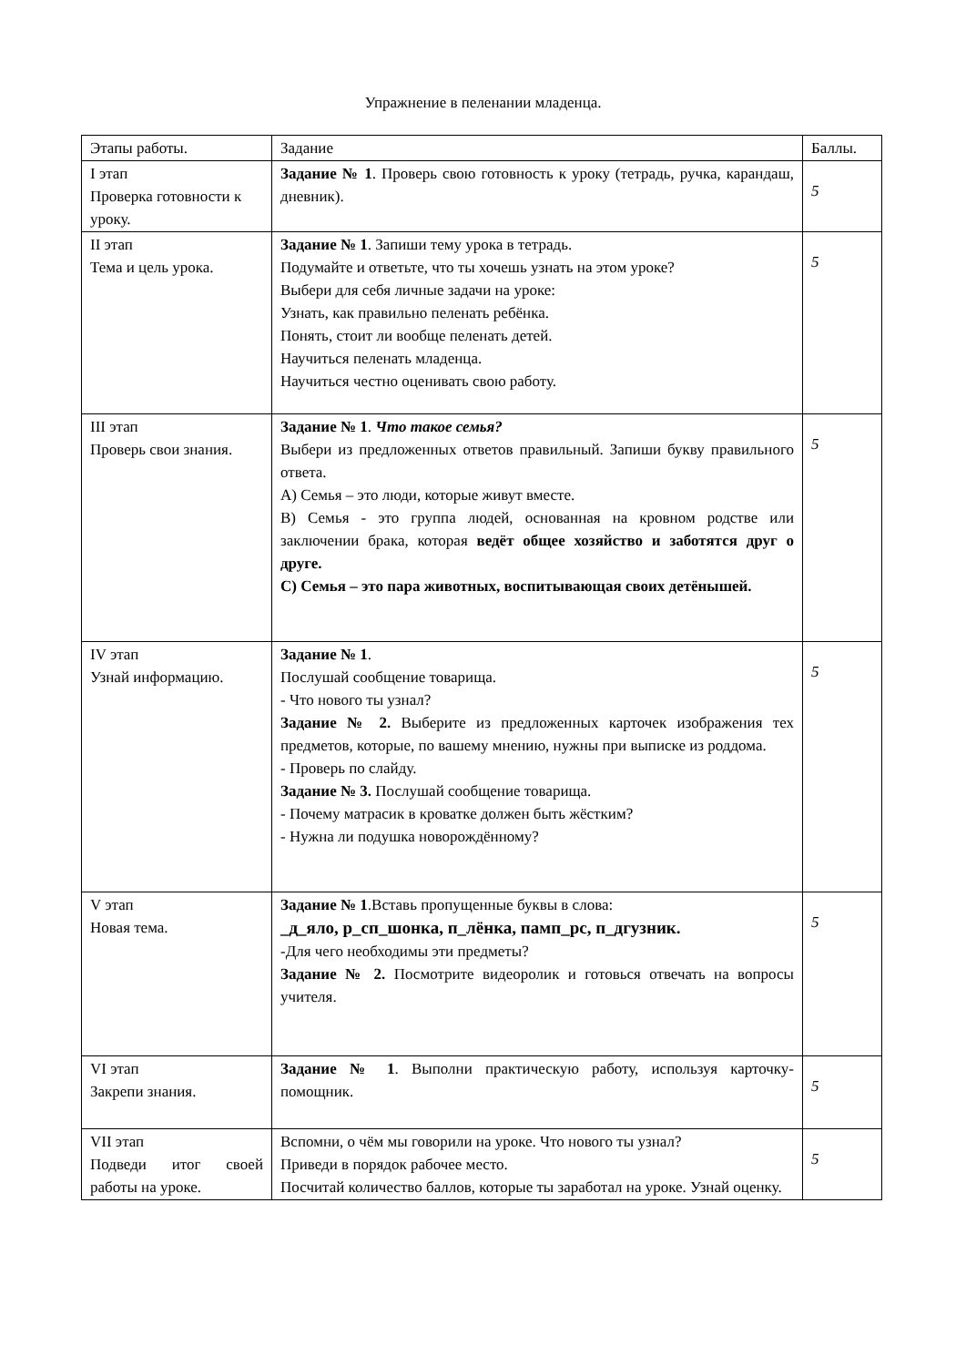Упражнение в пеленании младенца.
| Этапы работы. | Задание | Баллы. |
| --- | --- | --- |
| I этап Проверка готовности к уроку. | Задание № 1 . Проверь свою готовность к уроку (тетрадь, ручка, карандаш, дневник). | 5 |
| II этап Тема и цель урока. | Задание № 1 . Запиши тему урока в тетрадь. Подумайте и ответьте, что ты хочешь узнать на этом уроке? Выбери для себя личные задачи на уроке: Узнать, как правильно пеленать ребёнка. Понять, стоит ли вообще пеленать детей. Научиться пеленать младенца. Научиться честно оценивать свою работу. | 5 |
| III этап Проверь свои знания. | Задание № 1 . Что такое семья? Выбери из предложенных ответов правильный. Запиши букву правильного ответа. А) Семья – это люди, которые живут вместе. В) Семья - это группа людей, основанная на кровном родстве или заключении брака, которая ведёт общее хозяйство и заботятся друг о друге. С) Семья – это пара животных, воспитывающая своих детёнышей. | 5 |
| IV этап Узнай информацию. | Задание № 1 . Послушай сообщение товарища. - Что нового ты узнал? Задание № 2. Выберите из предложенных карточек изображения тех предметов, которые, по вашему мнению, нужны при выписке из роддома. - Проверь по слайду. Задание № 3. Послушай сообщение товарища. - Почему матрасик в кроватке должен быть жёстким? - Нужна ли подушка новорождённому? | 5 |
| V этап Новая тема. | Задание № 1 .Вставь пропущенные буквы в слова: _д_яло, р_сп_шонка, п_лёнка, памп_рс, п_дгузник. -Для чего необходимы эти предметы? Задание № 2. Посмотрите видеоролик и готовься отвечать на вопросы учителя. | 5 |
| VI этап Закрепи знания. | Задание № 1 . Выполни практическую работу, используя карточку-помощник. | 5 |
| VII этап Подведи итог своей работы на уроке. | Вспомни, о чём мы говорили на уроке. Что нового ты узнал? Приведи в порядок рабочее место. Посчитай количество баллов, которые ты заработал на уроке. Узнай оценку. | 5 |